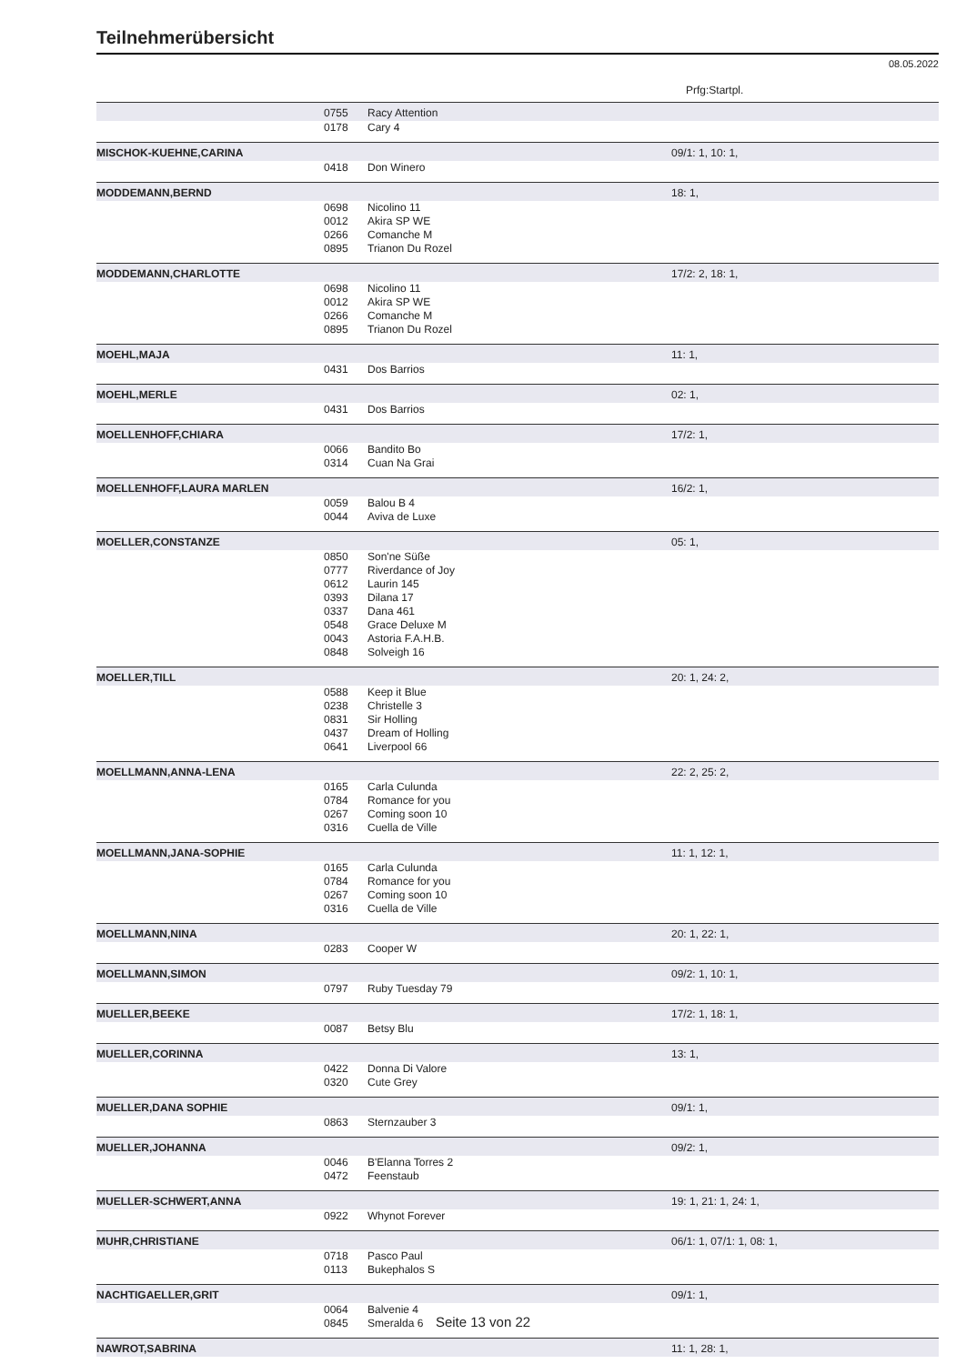Teilnehmerübersicht
08.05.2022
Prfg:Startpl.
| | 0755 | Racy Attention | |
| | 0178 | Cary 4 | |
| MISCHOK-KUEHNE,CARINA | | | 09/1: 1, 10: 1, |
| | 0418 | Don Winero | |
| MODDEMANN,BERND | | | 18: 1, |
| | 0698 | Nicolino 11 | |
| | 0012 | Akira SP WE | |
| | 0266 | Comanche M | |
| | 0895 | Trianon Du Rozel | |
| MODDEMANN,CHARLOTTE | | | 17/2: 2, 18: 1, |
| | 0698 | Nicolino 11 | |
| | 0012 | Akira SP WE | |
| | 0266 | Comanche M | |
| | 0895 | Trianon Du Rozel | |
| MOEHL,MAJA | | | 11: 1, |
| | 0431 | Dos Barrios | |
| MOEHL,MERLE | | | 02: 1, |
| | 0431 | Dos Barrios | |
| MOELLENHOFF,CHIARA | | | 17/2: 1, |
| | 0066 | Bandito Bo | |
| | 0314 | Cuan Na Grai | |
| MOELLENHOFF,LAURA MARLEN | | | 16/2: 1, |
| | 0059 | Balou B 4 | |
| | 0044 | Aviva de Luxe | |
| MOELLER,CONSTANZE | | | 05: 1, |
| | 0850 | Son'ne Süße | |
| | 0777 | Riverdance of Joy | |
| | 0612 | Laurin 145 | |
| | 0393 | Dilana 17 | |
| | 0337 | Dana 461 | |
| | 0548 | Grace Deluxe M | |
| | 0043 | Astoria F.A.H.B. | |
| | 0848 | Solveigh 16 | |
| MOELLER,TILL | | | 20: 1, 24: 2, |
| | 0588 | Keep it Blue | |
| | 0238 | Christelle 3 | |
| | 0831 | Sir Holling | |
| | 0437 | Dream of Holling | |
| | 0641 | Liverpool 66 | |
| MOELLMANN,ANNA-LENA | | | 22: 2, 25: 2, |
| | 0165 | Carla Culunda | |
| | 0784 | Romance for you | |
| | 0267 | Coming soon 10 | |
| | 0316 | Cuella de Ville | |
| MOELLMANN,JANA-SOPHIE | | | 11: 1, 12: 1, |
| | 0165 | Carla Culunda | |
| | 0784 | Romance for you | |
| | 0267 | Coming soon 10 | |
| | 0316 | Cuella de Ville | |
| MOELLMANN,NINA | | | 20: 1, 22: 1, |
| | 0283 | Cooper W | |
| MOELLMANN,SIMON | | | 09/2: 1, 10: 1, |
| | 0797 | Ruby Tuesday 79 | |
| MUELLER,BEEKE | | | 17/2: 1, 18: 1, |
| | 0087 | Betsy Blu | |
| MUELLER,CORINNA | | | 13: 1, |
| | 0422 | Donna Di Valore | |
| | 0320 | Cute Grey | |
| MUELLER,DANA SOPHIE | | | 09/1: 1, |
| | 0863 | Sternzauber 3 | |
| MUELLER,JOHANNA | | | 09/2: 1, |
| | 0046 | B'Elanna Torres 2 | |
| | 0472 | Feenstaub | |
| MUELLER-SCHWERT,ANNA | | | 19: 1, 21: 1, 24: 1, |
| | 0922 | Whynot Forever | |
| MUHR,CHRISTIANE | | | 06/1: 1, 07/1: 1, 08: 1, |
| | 0718 | Pasco Paul | |
| | 0113 | Bukephalos S | |
| NACHTIGAELLER,GRIT | | | 09/1: 1, |
| | 0064 | Balvenie 4 | |
| | 0845 | Smeralda 6 | |
| NAWROT,SABRINA | | | 11: 1, 28: 1, |
Seite 13 von 22